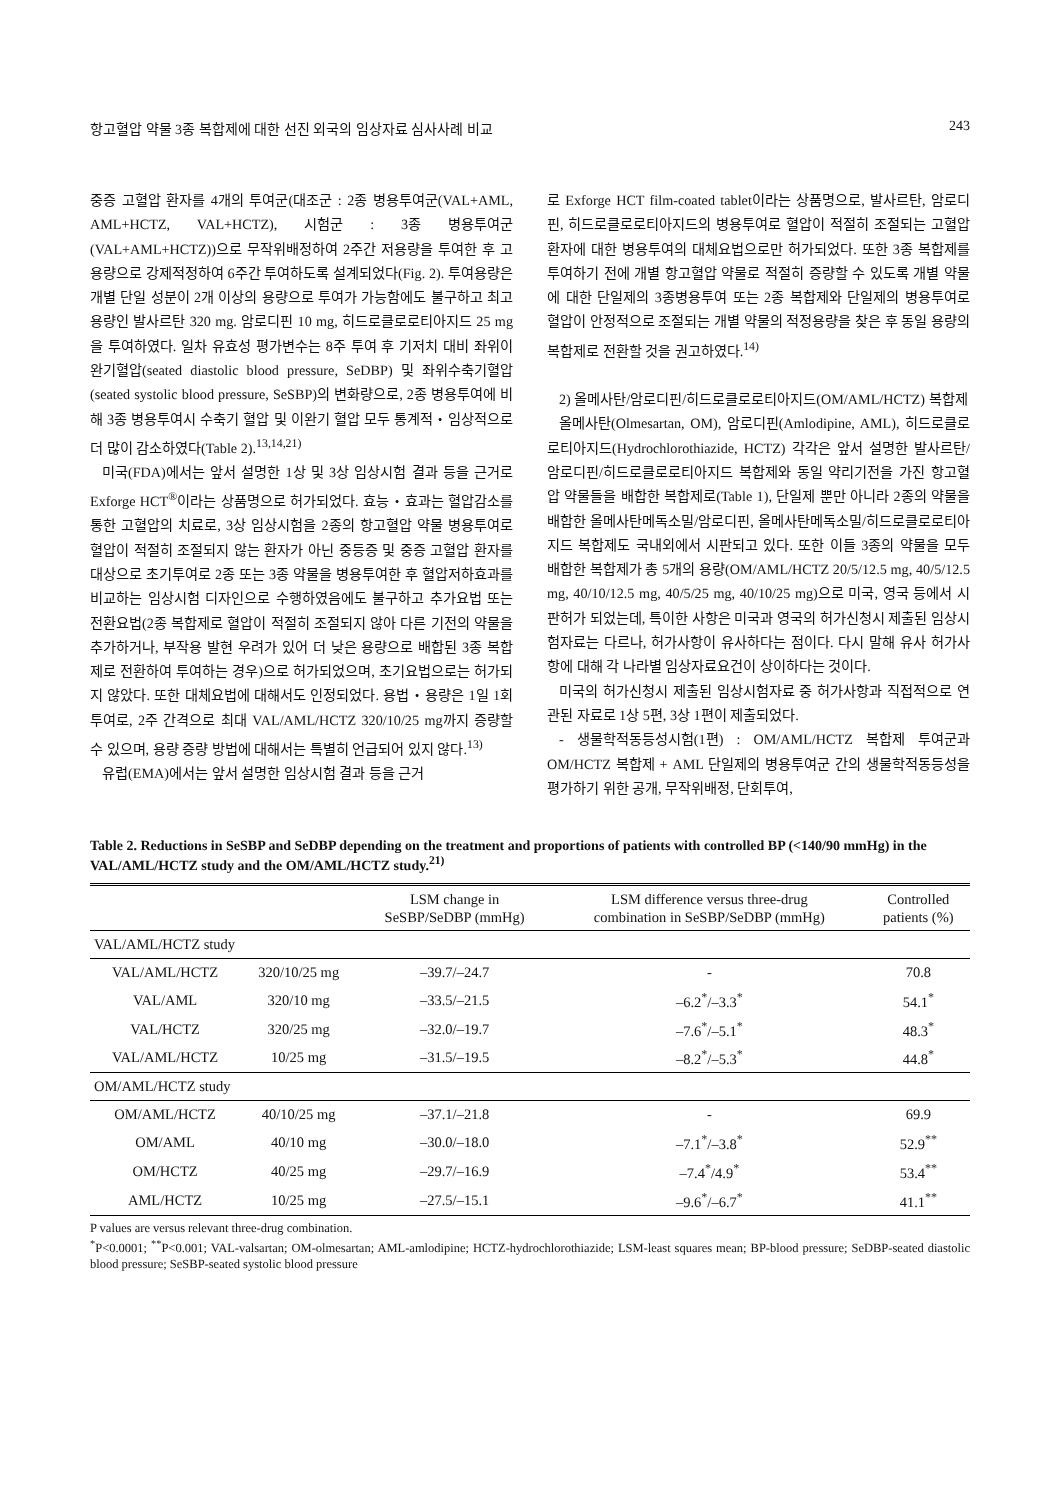항고혈압 약물 3종 복합제에 대한 선진 외국의 임상자료 심사사례 비교 243
중증 고혈압 환자를 4개의 투여군(대조군 : 2종 병용투여군(VAL+AML, AML+HCTZ, VAL+HCTZ), 시험군 : 3종 병용투여군(VAL+AML+HCTZ))으로 무작위배정하여 2주간 저용량을 투여한 후 고용량으로 강제적정하여 6주간 투여하도록 설계되었다(Fig. 2). 투여용량은 개별 단일 성분이 2개 이상의 용량으로 투여가 가능함에도 불구하고 최고 용량인 발사르탄 320 mg. 암로디핀 10 mg, 히드로클로로티아지드 25 mg을 투여하였다. 일차 유효성 평가변수는 8주 투여 후 기저치 대비 좌위이완기혈압(seated diastolic blood pressure, SeDBP) 및 좌위수축기혈압(seated systolic blood pressure, SeSBP)의 변화량으로, 2종 병용투여에 비해 3종 병용투여시 수축기 혈압 및 이완기 혈압 모두 통계적・임상적으로 더 많이 감소하였다(Table 2).<sup>13,14,21)</sup>
미국(FDA)에서는 앞서 설명한 1상 및 3상 임상시험 결과 등을 근거로 Exforge HCT<sup>®</sup>이라는 상품명으로 허가되었다. 효능・효과는 혈압감소를 통한 고혈압의 치료로, 3상 임상시험을 2종의 항고혈압 약물 병용투여로 혈압이 적절히 조절되지 않는 환자가 아닌 중등증 및 중증 고혈압 환자를 대상으로 초기투여로 2종 또는 3종 약물을 병용투여한 후 혈압저하효과를 비교하는 임상시험 디자인으로 수행하였음에도 불구하고 추가요법 또는 전환요법(2종 복합제로 혈압이 적절히 조절되지 않아 다른 기전의 약물을 추가하거나, 부작용 발현 우려가 있어 더 낮은 용량으로 배합된 3종 복합제로 전환하여 투여하는 경우)으로 허가되었으며, 초기요법으로는 허가되지 않았다. 또한 대체요법에 대해서도 인정되었다. 용법・용량은 1일 1회 투여로, 2주 간격으로 최대 VAL/AML/HCTZ 320/10/25 mg까지 증량할 수 있으며, 용량 증량 방법에 대해서는 특별히 언급되어 있지 않다.<sup>13)</sup>
유럽(EMA)에서는 앞서 설명한 임상시험 결과 등을 근거
로 Exforge HCT film-coated tablet이라는 상품명으로, 발사르탄, 암로디핀, 히드로클로로티아지드의 병용투여로 혈압이 적절히 조절되는 고혈압 환자에 대한 병용투여의 대체요법으로만 허가되었다. 또한 3종 복합제를 투여하기 전에 개별 항고혈압 약물로 적절히 증량할 수 있도록 개별 약물에 대한 단일제의 3종병용투여 또는 2종 복합제와 단일제의 병용투여로 혈압이 안정적으로 조절되는 개별 약물의 적정용량을 찾은 후 동일 용량의 복합제로 전환할 것을 권고하였다.<sup>14)</sup>
2) 올메사탄/암로디핀/히드로클로로티아지드(OM/AML/HCTZ) 복합제
올메사탄(Olmesartan, OM), 암로디핀(Amlodipine, AML), 히드로클로로티아지드(Hydrochlorothiazide, HCTZ) 각각은 앞서 설명한 발사르탄/암로디핀/히드로클로로티아지드 복합제와 동일 약리기전을 가진 항고혈압 약물들을 배합한 복합제로(Table 1), 단일제 뿐만 아니라 2종의 약물을 배합한 올메사탄메독소밀/암로디핀, 올메사탄메독소밀/히드로클로로티아지드 복합제도 국내외에서 시판되고 있다. 또한 이들 3종의 약물을 모두 배합한 복합제가 총 5개의 용량(OM/AML/HCTZ 20/5/12.5 mg, 40/5/12.5 mg, 40/10/12.5 mg, 40/5/25 mg, 40/10/25 mg)으로 미국, 영국 등에서 시판허가 되었는데, 특이한 사항은 미국과 영국의 허가신청시 제출된 임상시험자료는 다르나, 허가사항이 유사하다는 점이다. 다시 말해 유사 허가사항에 대해 각 나라별 임상자료요건이 상이하다는 것이다.
미국의 허가신청시 제출된 임상시험자료 중 허가사항과 직접적으로 연관된 자료로 1상 5편, 3상 1편이 제출되었다.
- 생물학적동등성시험(1편) : OM/AML/HCTZ 복합제 투여군과 OM/HCTZ 복합제 + AML 단일제의 병용투여군 간의 생물학적동등성을 평가하기 위한 공개, 무작위배정, 단회투여,
Table 2. Reductions in SeSBP and SeDBP depending on the treatment and proportions of patients with controlled BP (<140/90 mmHg) in the VAL/AML/HCTZ study and the OM/AML/HCTZ study.<sup>21)</sup>
| | | LSM change in SeSBP/SeDBP (mmHg) | LSM difference versus three-drug combination in SeSBP/SeDBP (mmHg) | Controlled patients (%) |
| --- | --- | --- | --- | --- |
| VAL/AML/HCTZ study | | | | |
| VAL/AML/HCTZ | 320/10/25 mg | –39.7/–24.7 | - | 70.8 |
| VAL/AML | 320/10 mg | –33.5/–21.5 | –6.2<sup>*</sup>/–3.3<sup>*</sup> | 54.1<sup>*</sup> |
| VAL/HCTZ | 320/25 mg | –32.0/–19.7 | –7.6<sup>*</sup>/–5.1<sup>*</sup> | 48.3<sup>*</sup> |
| VAL/AML/HCTZ | 10/25 mg | –31.5/–19.5 | –8.2<sup>*</sup>/–5.3<sup>*</sup> | 44.8<sup>*</sup> |
| OM/AML/HCTZ study | | | | |
| OM/AML/HCTZ | 40/10/25 mg | –37.1/–21.8 | - | 69.9 |
| OM/AML | 40/10 mg | –30.0/–18.0 | –7.1<sup>*</sup>/–3.8<sup>*</sup> | 52.9<sup>**</sup> |
| OM/HCTZ | 40/25 mg | –29.7/–16.9 | –7.4<sup>*</sup>/4.9<sup>*</sup> | 53.4<sup>**</sup> |
| AML/HCTZ | 10/25 mg | –27.5/–15.1 | –9.6<sup>*</sup>/–6.7<sup>*</sup> | 41.1<sup>**</sup> |
P values are versus relevant three-drug combination.
<sup>*</sup> P<0.0001; <sup>**</sup>P<0.001; VAL-valsartan; OM-olmesartan; AML-amlodipine; HCTZ-hydrochlorothiazide; LSM-least squares mean; BP-blood pressure; SeDBP-seated diastolic blood pressure; SeSBP-seated systolic blood pressure